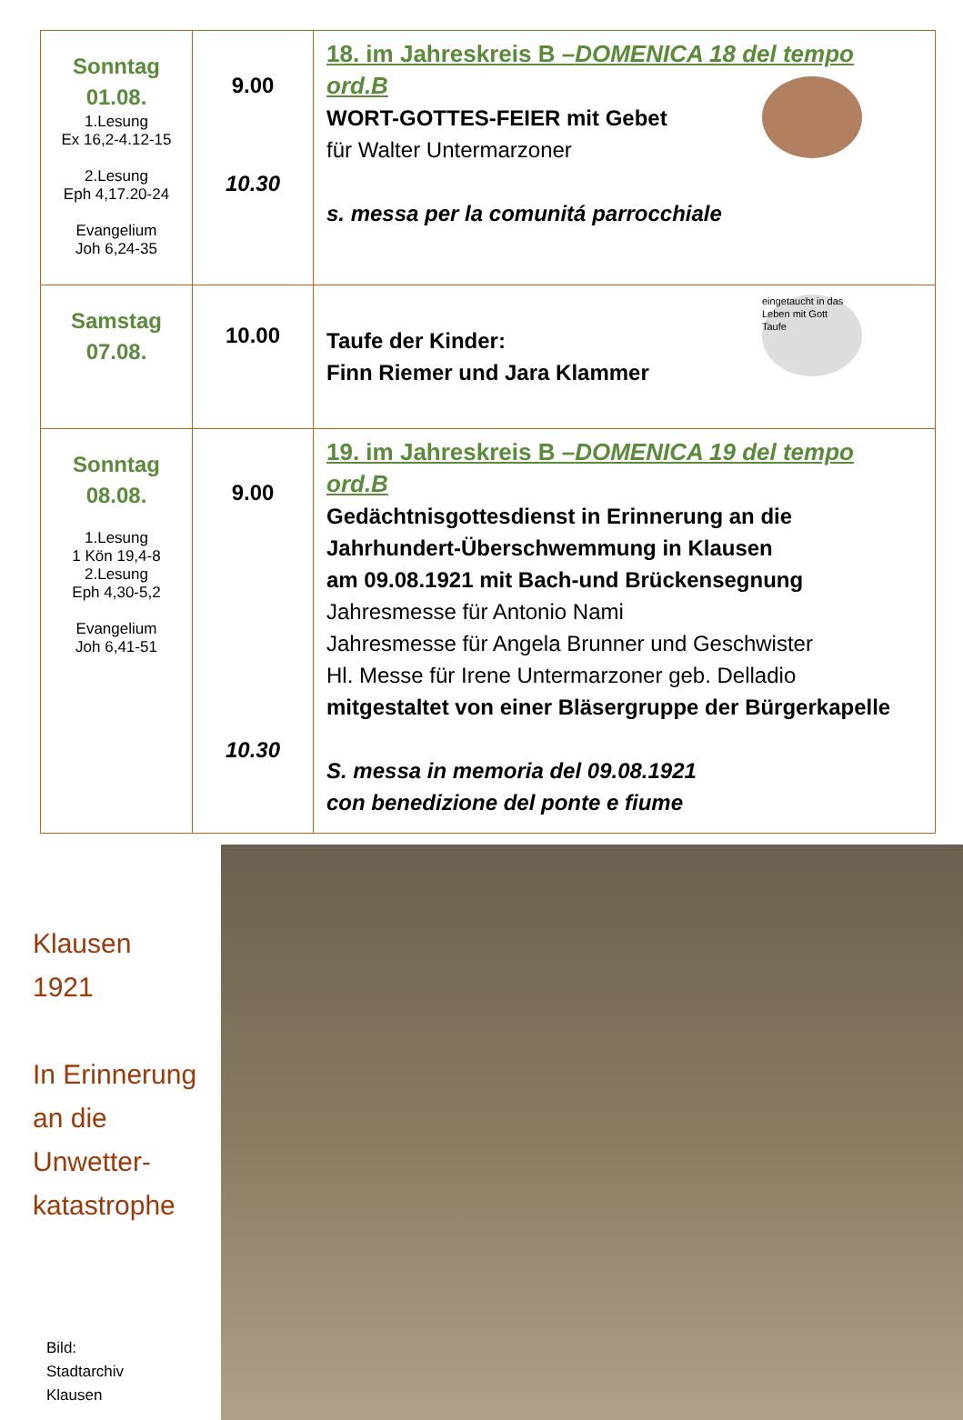| Sonntag 01.08. 1.Lesung Ex 16,2-4.12-15 2.Lesung Eph 4,17.20-24 Evangelium Joh 6,24-35 | 9.00 10.30 | 18. im Jahreskreis B – DOMENICA 18 del tempo ord.B WORT-GOTTES-FEIER mit Gebet für Walter Untermarzoner s. messa per la comunitá parrocchiale |
| Samstag 07.08. | 10.00 | Taufe der Kinder: Finn Riemer und Jara Klammer eingetaucht in das Leben mit Gott Taufe |
| Sonntag 08.08. 1.Lesung 1 Kön 19,4-8 2.Lesung Eph 4,30-5,2 Evangelium Joh 6,41-51 | 9.00 10.30 | 19. im Jahreskreis B – DOMENICA 19 del tempo ord.B Gedächtnisgottesdienst in Erinnerung an die Jahrhundert-Überschwemmung in Klausen am 09.08.1921 mit Bach-und Brückensegnung Jahresmesse für Antonio Nami Jahresmesse für Angela Brunner und Geschwister Hl. Messe für Irene Untermarzoner geb. Delladio mitgestaltet von einer Bläsergruppe der Bürgerkapelle S. messa in memoria del 09.08.1921 con benedizione del ponte e fiume |
Klausen
1921
In Erinnerung
an die
Unwetter-
katastrophe
Bild:
Stadtarchiv
Klausen